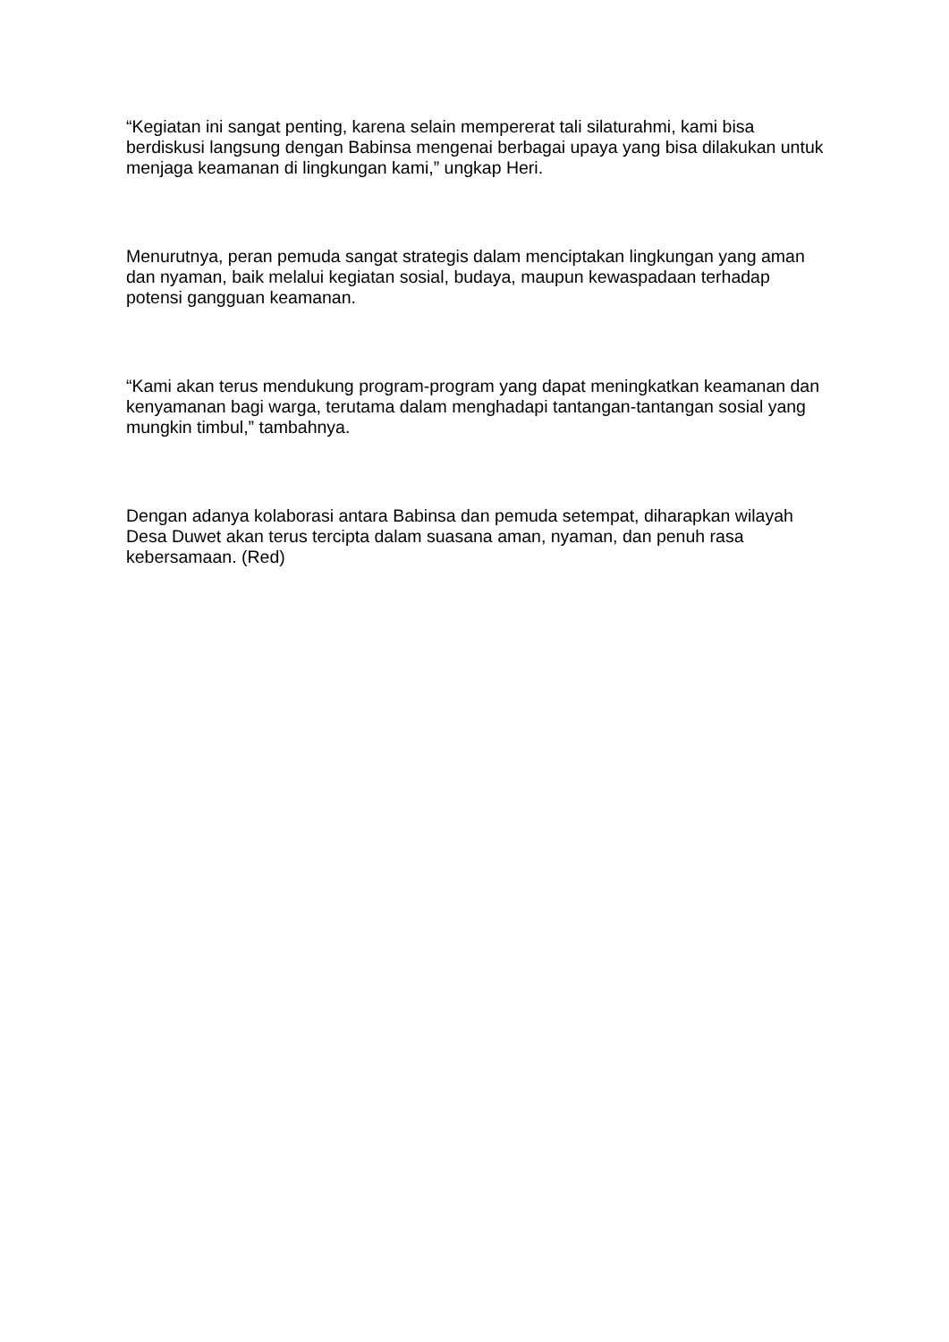“Kegiatan ini sangat penting, karena selain mempererat tali silaturahmi, kami bisa berdiskusi langsung dengan Babinsa mengenai berbagai upaya yang bisa dilakukan untuk menjaga keamanan di lingkungan kami,” ungkap Heri.
Menurutnya, peran pemuda sangat strategis dalam menciptakan lingkungan yang aman dan nyaman, baik melalui kegiatan sosial, budaya, maupun kewaspadaan terhadap potensi gangguan keamanan.
“Kami akan terus mendukung program-program yang dapat meningkatkan keamanan dan kenyamanan bagi warga, terutama dalam menghadapi tantangan-tantangan sosial yang mungkin timbul,” tambahnya.
Dengan adanya kolaborasi antara Babinsa dan pemuda setempat, diharapkan wilayah Desa Duwet akan terus tercipta dalam suasana aman, nyaman, dan penuh rasa kebersamaan. (Red)